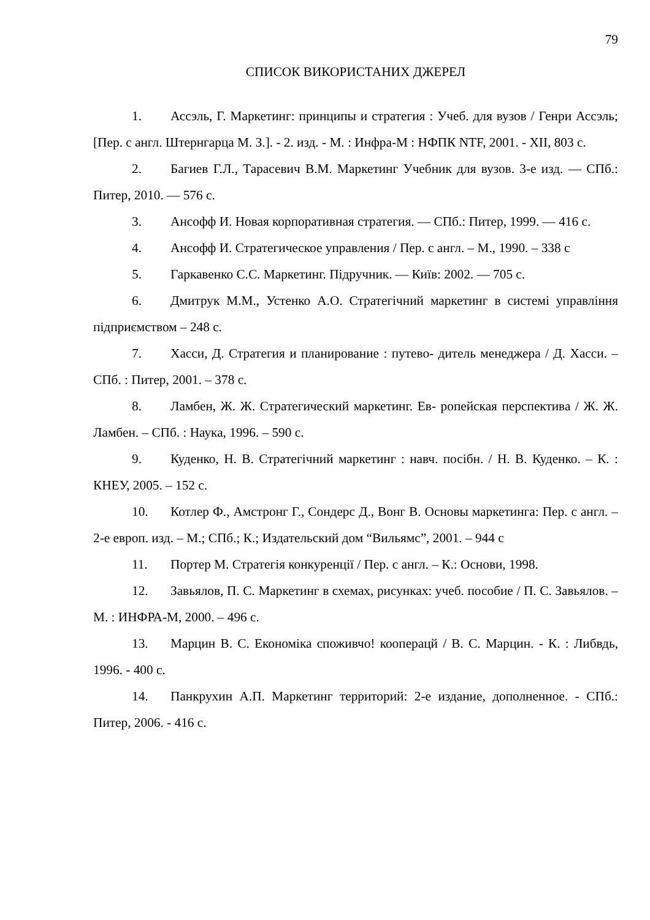79
СПИСОК ВИКОРИСТАНИХ ДЖЕРЕЛ
1. Ассэль, Г. Маркетинг: принципы и стратегия : Учеб. для вузов / Генри Ассэль; [Пер. с англ. Штернгарца М. З.]. - 2. изд. - М. : Инфра-М : НФПК NTF, 2001. - XII, 803 с.
2. Багиев Г.Л., Тарасевич В.М. Маркетинг Учебник для вузов. 3-е изд. — СПб.: Питер, 2010. — 576 с.
3. Ансофф И. Новая корпоративная стратегия. — СПб.: Питер, 1999. — 416 с.
4. Ансофф И. Стратегическое управления / Пер. с англ. – М., 1990. – 338 с
5. Гаркавенко С.С. Маркетинг. Підручник. — Київ: 2002. — 705 с.
6. Дмитрук М.М., Устенко А.О. Стратегічний маркетинг в системі управління підприємством – 248 с.
7. Хасси, Д. Стратегия и планирование : путево- дитель менеджера / Д. Хасси. – СПб. : Питер, 2001. – 378 с.
8. Ламбен, Ж. Ж. Стратегический маркетинг. Ев- ропейская перспектива / Ж. Ж. Ламбен. – СПб. : Наука, 1996. – 590 с.
9. Куденко, Н. В. Стратегічний маркетинг : навч. посібн. / Н. В. Куденко. – К. : КНЕУ, 2005. – 152 с.
10. Котлер Ф., Амстронг Г., Сондерс Д., Вонг В. Основы маркетинга: Пер. с англ. – 2-е европ. изд. – М.; СПб.; К.; Издательский дом “Вильямс”, 2001. – 944 с
11. Портер М. Стратегія конкуренції / Пер. с англ. – К.: Основи, 1998.
12. Завьялов, П. С. Маркетинг в схемах, рисунках: учеб. пособие / П. С. Завьялов. – М. : ИНФРА-М, 2000. – 496 с.
13. Марцин В. С. Економіка споживчо! кооперацй / В. С. Марцин. - К. : Либвдь, 1996. - 400 с.
14. Панкрухин А.П. Маркетинг территорий: 2-е издание, дополненное. - СПб.: Питер, 2006. - 416 с.